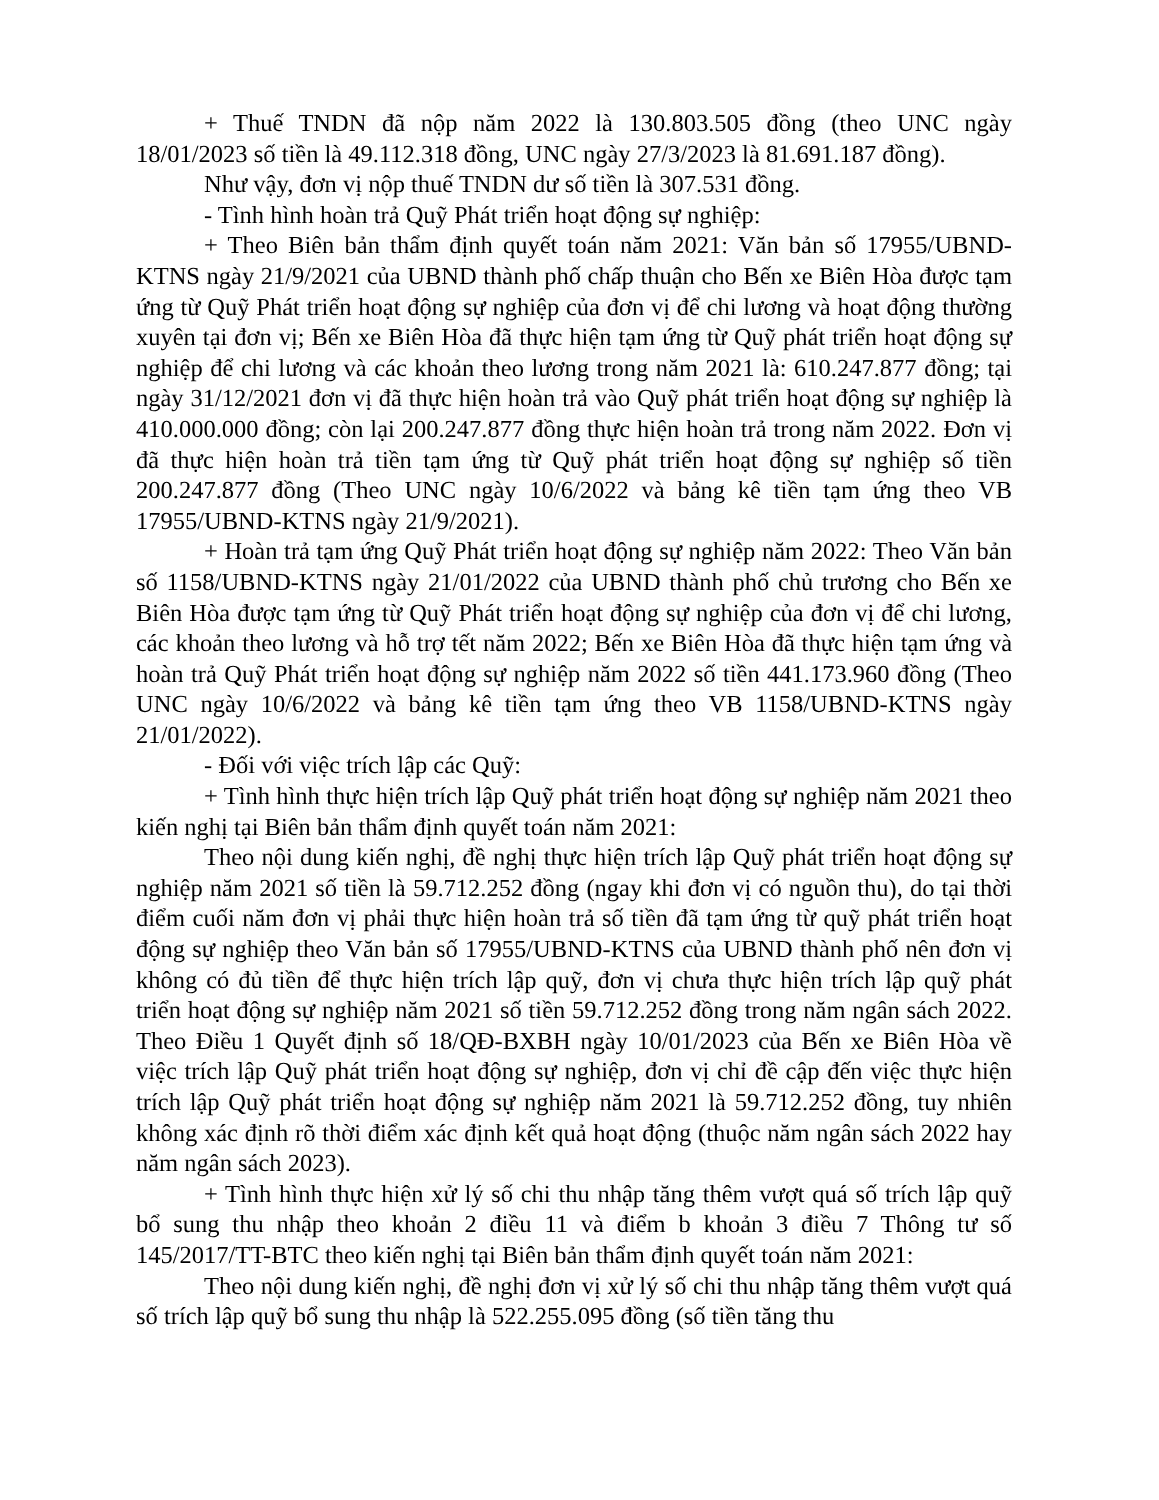+ Thuế TNDN đã nộp năm 2022 là 130.803.505 đồng (theo UNC ngày 18/01/2023 số tiền là 49.112.318 đồng, UNC ngày 27/3/2023 là 81.691.187 đồng).
Như vậy, đơn vị nộp thuế TNDN dư số tiền là 307.531 đồng.
- Tình hình hoàn trả Quỹ Phát triển hoạt động sự nghiệp:
+ Theo Biên bản thẩm định quyết toán năm 2021: Văn bản số 17955/UBND-KTNS ngày 21/9/2021 của UBND thành phố chấp thuận cho Bến xe Biên Hòa được tạm ứng từ Quỹ Phát triển hoạt động sự nghiệp của đơn vị để chi lương và hoạt động thường xuyên tại đơn vị; Bến xe Biên Hòa đã thực hiện tạm ứng từ Quỹ phát triển hoạt động sự nghiệp để chi lương và các khoản theo lương trong năm 2021 là: 610.247.877 đồng; tại ngày 31/12/2021 đơn vị đã thực hiện hoàn trả vào Quỹ phát triển hoạt động sự nghiệp là 410.000.000 đồng; còn lại 200.247.877 đồng thực hiện hoàn trả trong năm 2022. Đơn vị đã thực hiện hoàn trả tiền tạm ứng từ Quỹ phát triển hoạt động sự nghiệp số tiền 200.247.877 đồng (Theo UNC ngày 10/6/2022 và bảng kê tiền tạm ứng theo VB 17955/UBND-KTNS ngày 21/9/2021).
+ Hoàn trả tạm ứng Quỹ Phát triển hoạt động sự nghiệp năm 2022: Theo Văn bản số 1158/UBND-KTNS ngày 21/01/2022 của UBND thành phố chủ trương cho Bến xe Biên Hòa được tạm ứng từ Quỹ Phát triển hoạt động sự nghiệp của đơn vị để chi lương, các khoản theo lương và hỗ trợ tết năm 2022; Bến xe Biên Hòa đã thực hiện tạm ứng và hoàn trả Quỹ Phát triển hoạt động sự nghiệp năm 2022 số tiền 441.173.960 đồng (Theo UNC ngày 10/6/2022 và bảng kê tiền tạm ứng theo VB 1158/UBND-KTNS ngày 21/01/2022).
- Đối với việc trích lập các Quỹ:
+ Tình hình thực hiện trích lập Quỹ phát triển hoạt động sự nghiệp năm 2021 theo kiến nghị tại Biên bản thẩm định quyết toán năm 2021:
Theo nội dung kiến nghị, đề nghị thực hiện trích lập Quỹ phát triển hoạt động sự nghiệp năm 2021 số tiền là 59.712.252 đồng (ngay khi đơn vị có nguồn thu), do tại thời điểm cuối năm đơn vị phải thực hiện hoàn trả số tiền đã tạm ứng từ quỹ phát triển hoạt động sự nghiệp theo Văn bản số 17955/UBND-KTNS của UBND thành phố nên đơn vị không có đủ tiền để thực hiện trích lập quỹ, đơn vị chưa thực hiện trích lập quỹ phát triển hoạt động sự nghiệp năm 2021 số tiền 59.712.252 đồng trong năm ngân sách 2022. Theo Điều 1 Quyết định số 18/QĐ-BXBH ngày 10/01/2023 của Bến xe Biên Hòa về việc trích lập Quỹ phát triển hoạt động sự nghiệp, đơn vị chỉ đề cập đến việc thực hiện trích lập Quỹ phát triển hoạt động sự nghiệp năm 2021 là 59.712.252 đồng, tuy nhiên không xác định rõ thời điểm xác định kết quả hoạt động (thuộc năm ngân sách 2022 hay năm ngân sách 2023).
+ Tình hình thực hiện xử lý số chi thu nhập tăng thêm vượt quá số trích lập quỹ bổ sung thu nhập theo khoản 2 điều 11 và điểm b khoản 3 điều 7 Thông tư số 145/2017/TT-BTC theo kiến nghị tại Biên bản thẩm định quyết toán năm 2021:
Theo nội dung kiến nghị, đề nghị đơn vị xử lý số chi thu nhập tăng thêm vượt quá số trích lập quỹ bổ sung thu nhập là 522.255.095 đồng (số tiền tăng thu